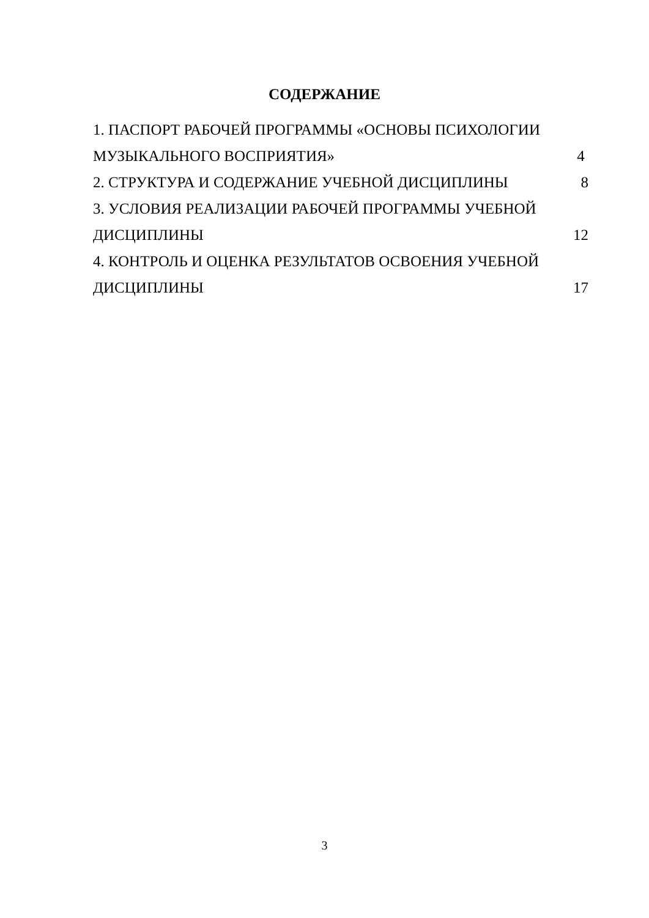СОДЕРЖАНИЕ
1. ПАСПОРТ РАБОЧЕЙ ПРОГРАММЫ «ОСНОВЫ ПСИХОЛОГИИ
МУЗЫКАЛЬНОГО ВОСПРИЯТИЯ» 4
2. СТРУКТУРА И СОДЕРЖАНИЕ УЧЕБНОЙ ДИСЦИПЛИНЫ 8
3. УСЛОВИЯ РЕАЛИЗАЦИИ РАБОЧЕЙ ПРОГРАММЫ УЧЕБНОЙ
ДИСЦИПЛИНЫ 12
4. КОНТРОЛЬ И ОЦЕНКА РЕЗУЛЬТАТОВ ОСВОЕНИЯ УЧЕБНОЙ
ДИСЦИПЛИНЫ 17
3